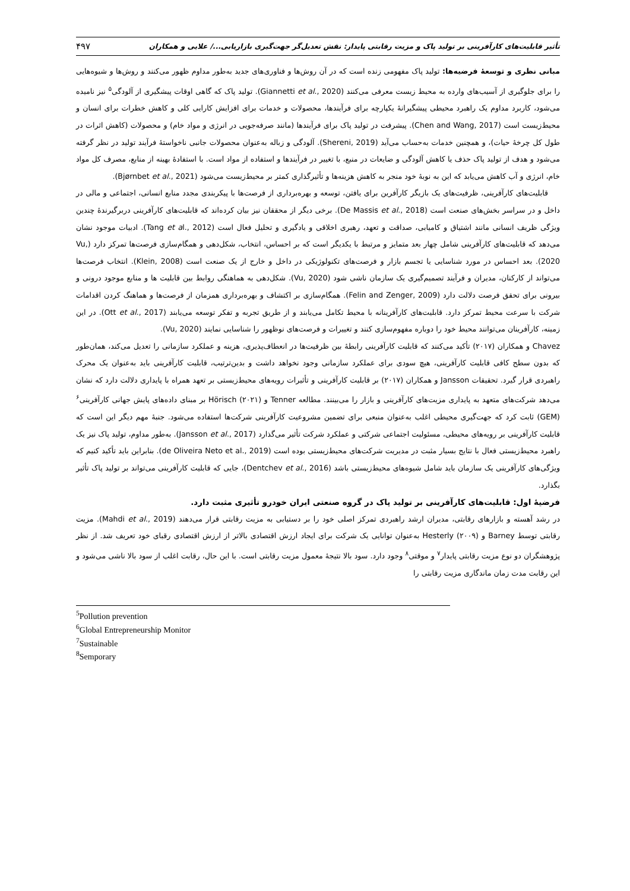۴۹۷ تأثیر قابلیت‌های کارآفرینی بر تولید پاک و مزیت رقابتی پایدار: نقش تعدیل‌گر جهت‌گیری بازاریابی.../ علایی و همکاران
مبانی نظری و توسعهٔ فرضیه‌ها: تولید پاک مفهومی زنده است که در آن روش‌ها و فناوری‌های جدید به‌طور مداوم ظهور می‌کنند و روش‌ها و شیوه‌هایی را برای جلوگیری از آسیب‌های وارده به محیط زیست معرفی می‌کنند (Giannetti et al., 2020). تولید پاک که گاهی اوقات پیشگیری از آلودگی<sup>۵</sup> نیز نامیده می‌شود، کاربرد مداوم یک راهبرد محیطی پیشگیرانهٔ یکپارچه برای فرآیندها، محصولات و خدمات برای افزایش کارایی کلی و کاهش خطرات برای انسان و محیط‌زیست است (Chen and Wang, 2017). پیشرفت در تولید پاک برای فرآیندها (مانند صرفه‌جویی در انرژی و مواد خام) و محصولات (کاهش اثرات در طول کل چرخهٔ حیات)، و همچنین خدمات به‌حساب می‌آید (Shereni, 2019). آلودگی و زباله به‌عنوان محصولات جانبی ناخواستهٔ فرآیند تولید در نظر گرفته می‌شود و هدف از تولید پاک حذف یا کاهش آلودگی و ضایعات در منبع، با تغییر در فرآیندها و استفاده از مواد است. با استفادهٔ بهینه از منابع، مصرف کل مواد خام، انرژی و آب کاهش می‌یابد که این به نوبهٔ خود منجر به کاهش هزینه‌ها و تأثیرگذاری کمتر بر محیط‌زیست می‌شود (Bjørnbet et al., 2021).
قابلیت‌های کارآفرینی، ظرفیت‌های یک بازیگر کارآفرین برای یافتن، توسعه و بهره‌برداری از فرصت‌ها با پیکربندی مجدد منابع انسانی، اجتماعی و مالی در داخل و در سراسر بخش‌های صنعت است (De Massis et al., 2018). برخی دیگر از محققان نیز بیان کرده‌اند که قابلیت‌های کارآفرینی دربرگیرندهٔ چندین ویژگی ظریف انسانی مانند اشتیاق و کامیابی، صداقت و تعهد، رهبری اخلاقی و یادگیری و تحلیل فعال است (Tang et al., 2012). ادبیات موجود نشان می‌دهد که قابلیت‌های کارآفرینی شامل چهار بعد متمایز و مرتبط با یکدیگر است که بر احساس، انتخاب، شکل‌دهی و همگام‌سازی فرصت‌ها تمرکز دارد (Vu, 2020). بعد احساس در مورد شناسایی یا تجسم بازار و فرصت‌های تکنولوژیکی در داخل و خارج از یک صنعت است (Klein, 2008). انتخاب فرصت‌ها می‌تواند از کارکنان، مدیران و فرآیند تصمیم‌گیری یک سازمان ناشی شود (Vu, 2020). شکل‌دهی به هماهنگی روابط بین قابلیت ها و منابع موجود درونی و بیرونی برای تحقق فرصت دلالت دارد (Felin and Zenger, 2009). همگام‌سازی بر اکتشاف و بهره‌برداری همزمان از فرصت‌ها و هماهنگ کردن اقدامات شرکت با سرعت محیط تمرکز دارد. قابلیت‌های کارآفرینانه با محیط تکامل می‌یابند و از طریق تجربه و تفکر توسعه می‌یابند (Ott et al., 2017). در این زمینه، کارآفرینان می‌توانند محیط خود را دوباره مفهوم‌سازی کنند و تغییرات و فرصت‌های نوظهور را شناسایی نمایند (Vu, 2020).
Chavez و همکاران (۲۰۱۷) تأکید می‌کنند که قابلیت کارآفرینی رابطهٔ بین ظرفیت‌ها در انعطاف‌پذیری، هزینه و عملکرد سازمانی را تعدیل می‌کند، همان‌طور که بدون سطح کافی قابلیت کارآفرینی، هیچ سودی برای عملکرد سازمانی وجود نخواهد داشت و بدین‌ترتیب، قابلیت کارآفرینی باید به‌عنوان یک محرک راهبردی قرار گیرد. تحقیقات Jansson و همکاران (۲۰۱۷) بر قابلیت کارآفرینی و تأثیرات رویه‌های محیط‌زیستی بر تعهد همراه با پایداری دلالت دارد که نشان می‌دهد شرکت‌های متعهد به پایداری مزیت‌های کارآفرینی و بازار را می‌بینند. مطالعه Tenner و Hörisch (۲۰۲۱) بر مبنای داده‌های پایش جهانی کارآفرینی<sup>۶</sup> (GEM) ثابت کرد که جهت‌گیری محیطی اغلب به‌عنوان منبعی برای تضمین مشروعیت کارآفرینی شرکت‌ها استفاده می‌شود. جنبهٔ مهم دیگر این است که قابلیت کارآفرینی بر رویه‌های محیطی، مسئولیت اجتماعی شرکتی و عملکرد شرکت تأثیر می‌گذارد (Jansson et al., 2017). به‌طور مداوم، تولید پاک نیز یک راهبرد محیط‌زیستی فعال با نتایج بسیار مثبت در مدیریت شرکت‌های محیط‌زیستی بوده است (de Oliveira Neto et al., 2019). بنابراین باید تأکید کنیم که ویژگی‌های کارآفرینی یک سازمان باید شامل شیوه‌های محیط‌زیستی باشد (Dentchev et al., 2016)، جایی که قابلیت کارآفرینی می‌تواند بر تولید پاک تأثیر بگذارد.
فرضیهٔ اول: قابلیت‌های کارآفرینی بر تولید پاک در گروه صنعتی ایران خودرو تأثیری مثبت دارد.
در رشد آهسته و بازارهای رقابتی، مدیران ارشد راهبردی تمرکز اصلی خود را بر دستیابی به مزیت رقابتی قرار می‌دهند (Mahdi et al., 2019). مزیت رقابتی توسط Barney و Hesterly (۲۰۰۹) به‌عنوان توانایی یک شرکت برای ایجاد ارزش اقتصادی بالاتر از ارزش اقتصادی رقبای خود تعریف شد. از نظر پژوهشگران دو نوع مزیت رقابتی پایدار<sup>۷</sup> و موقتی<sup>۸</sup> وجود دارد. سود بالا نتیجهٔ معمول مزیت رقابتی است. با این حال، رقابت اغلب از سود بالا ناشی می‌شود و این رقابت مدت زمان ماندگاری مزیت رقابتی را
<sup>5</sup> Pollution prevention
<sup>6</sup> Global Entrepreneurship Monitor
<sup>7</sup> Sustainable
<sup>8</sup> Semporary